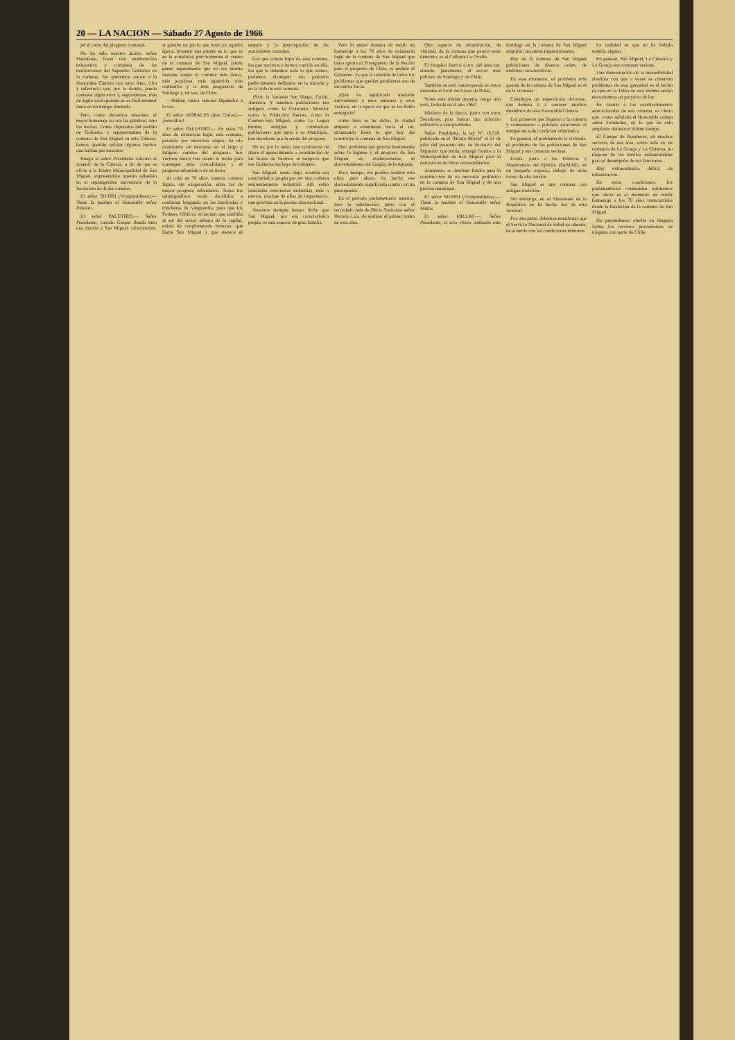20 — LA NACION — Sábado 27 Agosto de 1966
jar el carro del progreso comunal.
No ha sido nuestro ánimo, señor Presidente, hacer una enumeración exhaustiva y completa de las realizaciones del Supremo Gobierno en la comuna. No queremos cansar a la Honorable Cámara con tanto dato, cifra y referencia que, por lo demás, puede contener algún error y, seguramente, más de algún vacío porque no es fácil resumir tanto en un tiempo limitado.
Pero, como decíamos denantes, el mejor homenaje no son las palabras, sino los hechos. Como Diputados del partido de Gobierno y representantes de la comuna de San Miguel en esta Cámara, hemos querido señalar algunos hechos que hablan por nosotros.
Ruego al señor Presidente solicitar el acuerdo de la Cámara, a fin de que se oficie a la Ilustre Municipalidad de San Miguel, expresándole nuestra adhesión en el septuagésimo aniversario de la fundación de dicha comuna.
El señor SIVORI (Vicepresidente).— Tiene la palabra el Honorable señor Palestro.
El señor PALESTRO.— Señor Presidente, cuando Gaspar Banda hizo una manda a San Miguel, ofreciéndole, si ganaba un juicio que tenía en aquella época, levantar una ermita en lo que es en la actualidad prácticamente el centro de la comuna de San Miguel, jamás pensó seguramente que en ese mismo instante surgía la comuna más densa, más populosa, más aguerrida, más combativa y la más progresista de Santiago y, tal vez, de Chile.
—Hablan varios señores Diputados a la vez.
El señor MORALES (don Carlos).— ¡Sencillito!
El señor PALESTRO.— En estos 70 años de existencia legal, esta comuna, pasando por sucesivas etapas, ha ido avanzando sin descanso en el largo y fatigoso camino del progreso. Sus vecinos nunca han usado la lucha para conseguir más comodidades y el progreso urbanístico de su tierra.
Al cabo de 70 años, nuestra comuna figura, sin exageración, entre las de mayor progreso urbanístico. Todos los sanmiguelinos están decididos a continuar bregando en las barricadas y trincheras de vanguardia, para que los Poderes Públicos recuerden que también al sur del sector urbano de la capital, existe un conglomerado humano, que llama San Miguel y que merece el respeto y la preocupación de las autoridades centrales.
Los que somos hijos de esta comuna, los que nacimos y hemos crecido en ella, los que le debemos todo lo que somos, podemos distinguir dos períodos perfectamente definidos en la historia y en la vida de esta comuna.
1914: la Variante San Diego, Colón, América. Y tenemos poblaciones tan antiguas como la Cisternito, Mirador como la Población Recreo, como la Carmen-San Miguel, como La Legua misma, antiguas y combativas poblaciones que junto a su Municipio, han marchado por la senda del progreso.
No es, por lo tanto, una ocurrencia de ahora el aparecimiento o constitución de las Juntas de Vecinos, ni tampoco que ese Gobierno las haya descubierto.
San Miguel, como digo, acentúa esa característica propia por ser una comuna eminentemente industrial. Allí están instaladas setecientas industrias, más o menos, muchas de ellas de importancia, que gravitan en la producción nacional.
Nosotros siempre hemos dicho que San Miguel, por esa característica propia, es una especie de gran familia.
Pero la mejor manera de rendir un homenaje a los 70 años de existencia legal de la comuna de San Miguel que tanto aporta al Presupuesto de la Nación para el progreso de Chile, es pedirle al Gobierno, ya que la solución de todos los problemas que quedan pendientes son de iniciativa fiscal.
¿Qué ha significado trasladar nuevamente a esos terrenos a esos vecinos, en la época en que se les había entregado?
como bien se ha dicho, la ciudad empezó a extenderse hacia el sur, alcanzando hasta lo que hoy día constituye la comuna de San Miguel.
Otro problema que gravita fuertemente sobre la higiene y el progreso de San Miguel, es, evidentemente, el abovedamiento del Zanjón de la Aguada.
Hace tiempo, era posible realizar esta obra; pero ahora, ha hecho ese abovedamiento significaría contar con un presupuesto.
En el período parlamentario anterior, tuve la satisfacción, junto con el recordado Jefe de Obras Sanitarias señor Horacio Lira, de realizar el primer tramo de esta obra.
Otro aspecto de urbanización, de vialidad, de la comuna que parece estar detenido, es el Callejón Lo Ovalle.
El Hospital Barros Luco, del área sur, atiende, justamente, al sector más poblado de Santiago y de Chile.
También se está construyendo en estos instantes el local del Liceo de Niñas.
Sobre esta última materia, tengo una nota, fechada en el año 1962.
Ministro de la época, junto con otros Senadores, para buscar una solución definitiva a este problema.
Señor Presidente, la ley N° 16.510, publicada en el "Diario Oficial" el 21 de julio del presente año, de iniciativa del Diputado que habla, entregó fondos a la Municipalidad de San Miguel para la realización de obras extraordinarias.
Asimismo, se destinan fondos para la construcción de un mercado periférico en la comuna de San Miguel y de una piscina municipal.
El señor SIVORI (Vicepresidente).— Tiene la palabra el Honorable señor Millas.
El señor MILLAS.— Señor Presidente, el acto cívico realizado este domingo en la comuna de San Miguel adquirió caracteres impresionantes.
Hay en la comuna de San Miguel poblaciones de diverso orden, de distintas características.
En este momento, el problema más grande de la comuna de San Miguel es el de la vivienda.
Constituye un espectáculo doloroso, que debiera ir a conocer muchos miembros de esta Honorable Cámara.
Los primeros que llegaron a la comuna y comenzaron a poblarla estuvieron al margen de toda condición urbanística.
En general, el problema de la vivienda, el problema de las poblaciones de San Miguel y sus comunas vecinas.
Existe, junto a las Fábricas y Maestranzas del Ejército (FAMAE), en un pequeño espacio, debajo de unas torres de alta tensión.
San Miguel es una comuna con antigua tradición.
Sin embargo, en el Presidente de la República no ha hecho uso de esta facultad.
Por otra parte, debemos manifestar que el Servicio Nacional de Salud no atiende, de acuerdo con las condiciones mínimas.
La realidad es que no ha habido cambio alguno.
En general, San Miguel, La Cisterna y La Granja son comunas vecinas.
Una demostración de la insensibilidad absoluta con que a veces se observan problemas de esta gravedad es el hecho de que en la Tabla de esta misma sesión encontremos un proyecto de ley.
En cuanto a los establecimientos educacionales de esa comuna, es cierto que, como señalaba el Honorable colega señor Fernández, en lo que ha sido ampliado durante el último tiempo.
El Cuerpo de Bomberos, en muchos sectores de esa área, sobre todo en las comunas de La Granja y La Cisterna, no dispone de los medios indispensables para el desempeño de sus funciones.
Hay extraordinario déficit de urbanización.
En estas condiciones, los parlamentarios comunistas estimamos que ahora es el momento de rendir homenaje a los 70 años transcurridos desde la fundación de la comuna de San Miguel.
No pretendemos afectar en ninguna forma los recursos provenientes de ninguna otra parte de Chile.